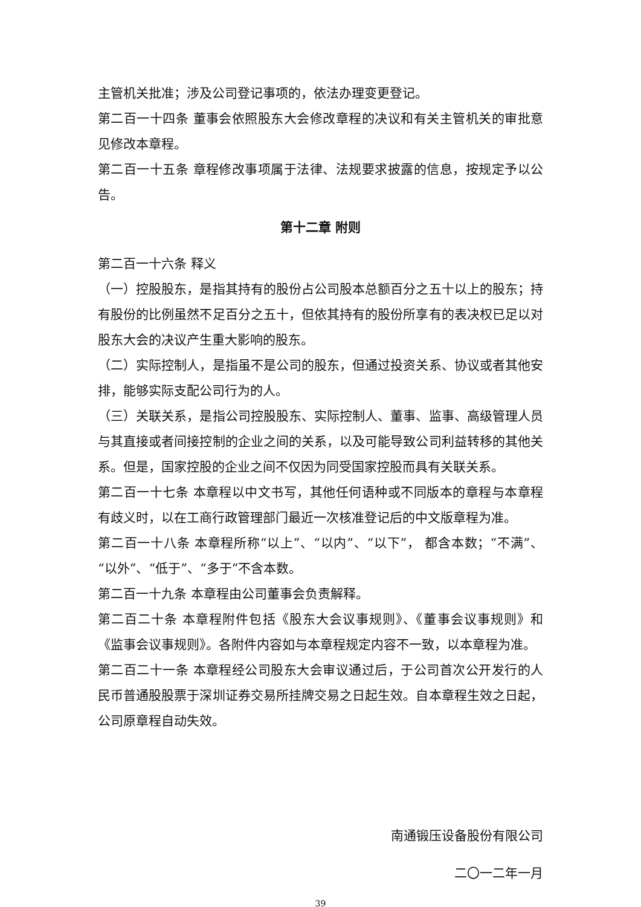主管机关批准；涉及公司登记事项的，依法办理变更登记。
第二百一十四条 董事会依照股东大会修改章程的决议和有关主管机关的审批意见修改本章程。
第二百一十五条 章程修改事项属于法律、法规要求披露的信息，按规定予以公告。
第十二章 附则
第二百一十六条 释义
（一）控股股东，是指其持有的股份占公司股本总额百分之五十以上的股东；持有股份的比例虽然不足百分之五十，但依其持有的股份所享有的表决权已足以对股东大会的决议产生重大影响的股东。
（二）实际控制人，是指虽不是公司的股东，但通过投资关系、协议或者其他安排，能够实际支配公司行为的人。
（三）关联关系，是指公司控股股东、实际控制人、董事、监事、高级管理人员与其直接或者间接控制的企业之间的关系，以及可能导致公司利益转移的其他关系。但是，国家控股的企业之间不仅因为同受国家控股而具有关联关系。
第二百一十七条 本章程以中文书写，其他任何语种或不同版本的章程与本章程有歧义时，以在工商行政管理部门最近一次核准登记后的中文版章程为准。
第二百一十八条 本章程所称“以上”、“以内”、“以下”， 都含本数；“不满”、“以外”、“低于”、“多于”不含本数。
第二百一十九条 本章程由公司董事会负责解释。
第二百二十条 本章程附件包括《股东大会议事规则》、《董事会议事规则》和《监事会议事规则》。各附件内容如与本章程规定内容不一致，以本章程为准。
第二百二十一条 本章程经公司股东大会审议通过后，于公司首次公开发行的人民币普通股股票于深圳证券交易所挂牌交易之日起生效。自本章程生效之日起，公司原章程自动失效。
南通锻压设备股份有限公司
二〇一二年一月
39